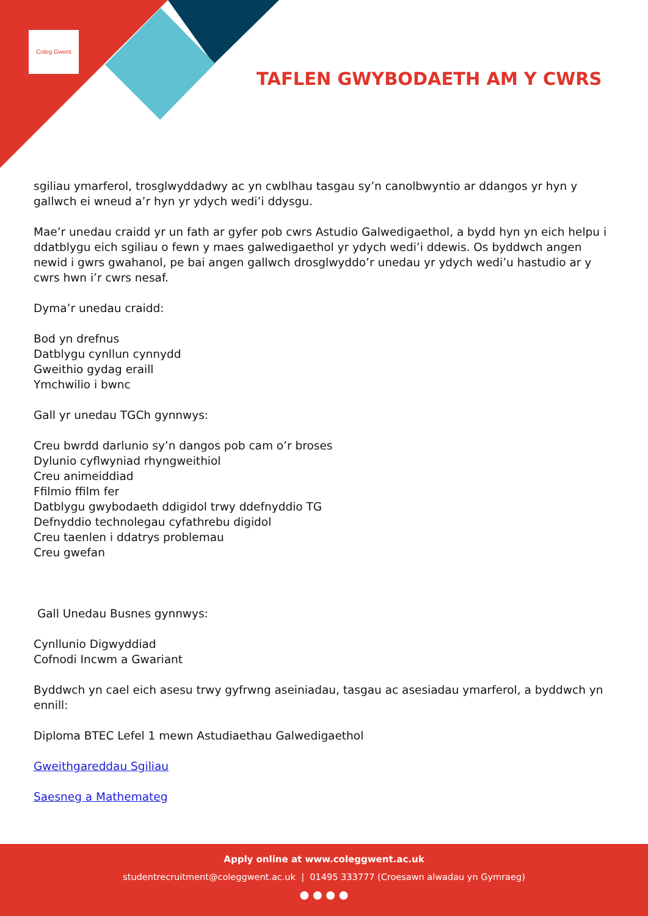Coleg Gwent
TAFLEN GWYBODAETH AM Y CWRS
sgiliau ymarferol, trosglwyddadwy ac yn cwblhau tasgau sy’n canolbwyntio ar ddangos yr hyn y gallwch ei wneud a’r hyn yr ydych wedi’i ddysgu.
Mae’r unedau craidd yr un fath ar gyfer pob cwrs Astudio Galwedigaethol, a bydd hyn yn eich helpu i ddatblygu eich sgiliau o fewn y maes galwedigaethol yr ydych wedi’i ddewis. Os byddwch angen newid i gwrs gwahanol, pe bai angen gallwch drosglwyddo’r unedau yr ydych wedi’u hastudio ar y cwrs hwn i’r cwrs nesaf.
Dyma’r unedau craidd:
Bod yn drefnus
Datblygu cynllun cynnydd
Gweithio gydag eraill
Ymchwilio i bwnc
Gall yr unedau TGCh gynnwys:
Creu bwrdd darlunio sy’n dangos pob cam o’r broses
Dylunio cyflwyniad rhyngweithiol
Creu animeiddiad
Ffilmio ffilm fer
Datblygu gwybodaeth ddigidol trwy ddefnyddio TG
Defnyddio technolegau cyfathrebu digidol
Creu taenlen i ddatrys problemau
Creu gwefan
Gall Unedau Busnes gynnwys:
Cynllunio Digwyddiad
Cofnodi Incwm a Gwariant
Byddwch yn cael eich asesu trwy gyfrwng aseiniadau, tasgau ac asesiadau ymarferol, a byddwch yn ennill:
Diploma BTEC Lefel 1 mewn Astudiaethau Galwedigaethol
Gweithgareddau Sgiliau
Saesneg a Mathemateg
Apply online at www.coleggwent.ac.uk
studentrecruitment@coleggwent.ac.uk | 01495 333777 (Croesawn alwadau yn Gymraeg)
● ● ● ●